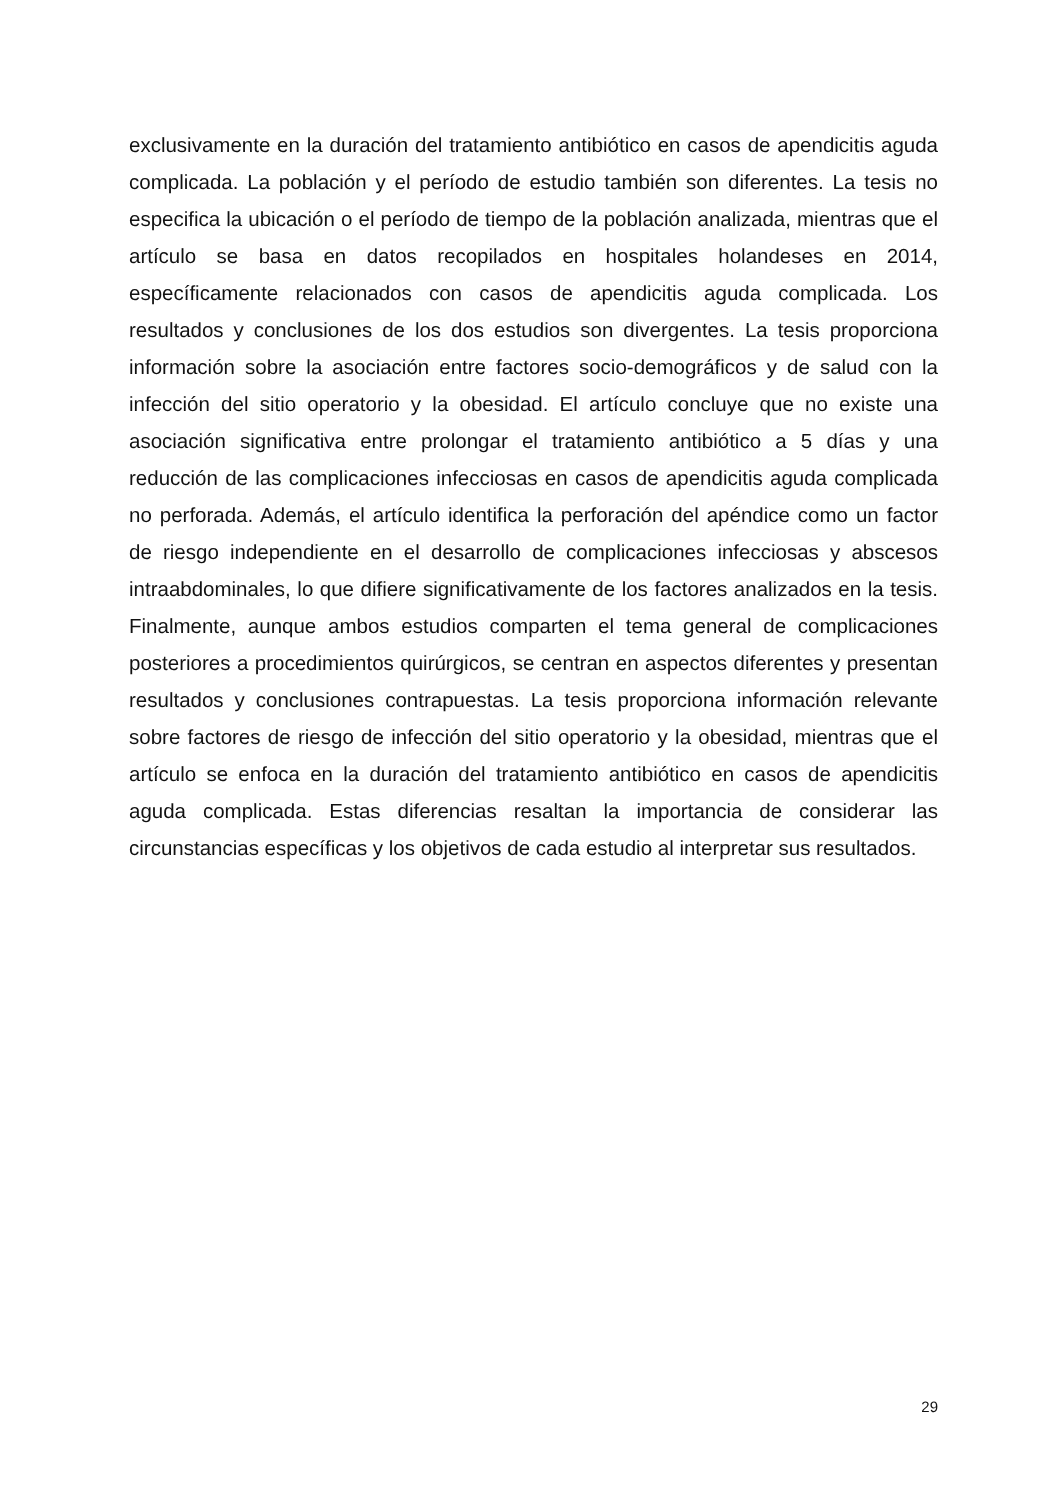exclusivamente en la duración del tratamiento antibiótico en casos de apendicitis aguda complicada. La población y el período de estudio también son diferentes. La tesis no especifica la ubicación o el período de tiempo de la población analizada, mientras que el artículo se basa en datos recopilados en hospitales holandeses en 2014, específicamente relacionados con casos de apendicitis aguda complicada. Los resultados y conclusiones de los dos estudios son divergentes. La tesis proporciona información sobre la asociación entre factores socio-demográficos y de salud con la infección del sitio operatorio y la obesidad. El artículo concluye que no existe una asociación significativa entre prolongar el tratamiento antibiótico a 5 días y una reducción de las complicaciones infecciosas en casos de apendicitis aguda complicada no perforada. Además, el artículo identifica la perforación del apéndice como un factor de riesgo independiente en el desarrollo de complicaciones infecciosas y abscesos intraabdominales, lo que difiere significativamente de los factores analizados en la tesis. Finalmente, aunque ambos estudios comparten el tema general de complicaciones posteriores a procedimientos quirúrgicos, se centran en aspectos diferentes y presentan resultados y conclusiones contrapuestas. La tesis proporciona información relevante sobre factores de riesgo de infección del sitio operatorio y la obesidad, mientras que el artículo se enfoca en la duración del tratamiento antibiótico en casos de apendicitis aguda complicada. Estas diferencias resaltan la importancia de considerar las circunstancias específicas y los objetivos de cada estudio al interpretar sus resultados.
29